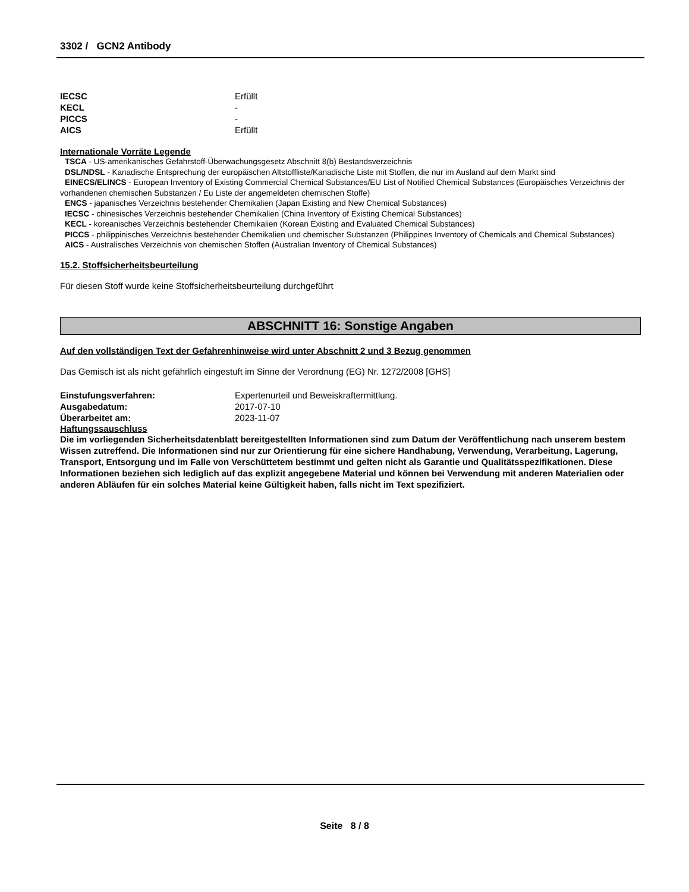3302 / GCN2 Antibody
IECSC Erfüllt
KECL -
PICCS -
AICS Erfüllt
Internationale Vorräte Legende
TSCA - US-amerikanisches Gefahrstoff-Überwachungsgesetz Abschnitt 8(b) Bestandsverzeichnis
DSL/NDSL - Kanadische Entsprechung der europäischen Altstoffliste/Kanadische Liste mit Stoffen, die nur im Ausland auf dem Markt sind
EINECS/ELINCS - European Inventory of Existing Commercial Chemical Substances/EU List of Notified Chemical Substances (Europäisches Verzeichnis der vorhandenen chemischen Substanzen / Eu Liste der angemeldeten chemischen Stoffe)
ENCS - japanisches Verzeichnis bestehender Chemikalien (Japan Existing and New Chemical Substances)
IECSC - chinesisches Verzeichnis bestehender Chemikalien (China Inventory of Existing Chemical Substances)
KECL - koreanisches Verzeichnis bestehender Chemikalien (Korean Existing and Evaluated Chemical Substances)
PICCS - philippinisches Verzeichnis bestehender Chemikalien und chemischer Substanzen (Philippines Inventory of Chemicals and Chemical Substances)
AICS - Australisches Verzeichnis von chemischen Stoffen (Australian Inventory of Chemical Substances)
15.2. Stoffsicherheitsbeurteilung
Für diesen Stoff wurde keine Stoffsicherheitsbeurteilung durchgeführt
ABSCHNITT 16: Sonstige Angaben
Auf den vollständigen Text der Gefahrenhinweise wird unter Abschnitt 2 und 3 Bezug genommen
Das Gemisch ist als nicht gefährlich eingestuft im Sinne der Verordnung (EG) Nr. 1272/2008 [GHS]
Einstufungsverfahren: Expertenurteil und Beweiskraftermittlung.
Ausgabedatum: 2017-07-10
Überarbeitet am: 2023-11-07
Haftungssauschluss
Die im vorliegenden Sicherheitsdatenblatt bereitgestellten Informationen sind zum Datum der Veröffentlichung nach unserem bestem Wissen zutreffend. Die Informationen sind nur zur Orientierung für eine sichere Handhabung, Verwendung, Verarbeitung, Lagerung, Transport, Entsorgung und im Falle von Verschüttetem bestimmt und gelten nicht als Garantie und Qualitätsspezifikationen. Diese Informationen beziehen sich lediglich auf das explizit angegebene Material und können bei Verwendung mit anderen Materialien oder anderen Abläufen für ein solches Material keine Gültigkeit haben, falls nicht im Text spezifiziert.
Seite 8 / 8